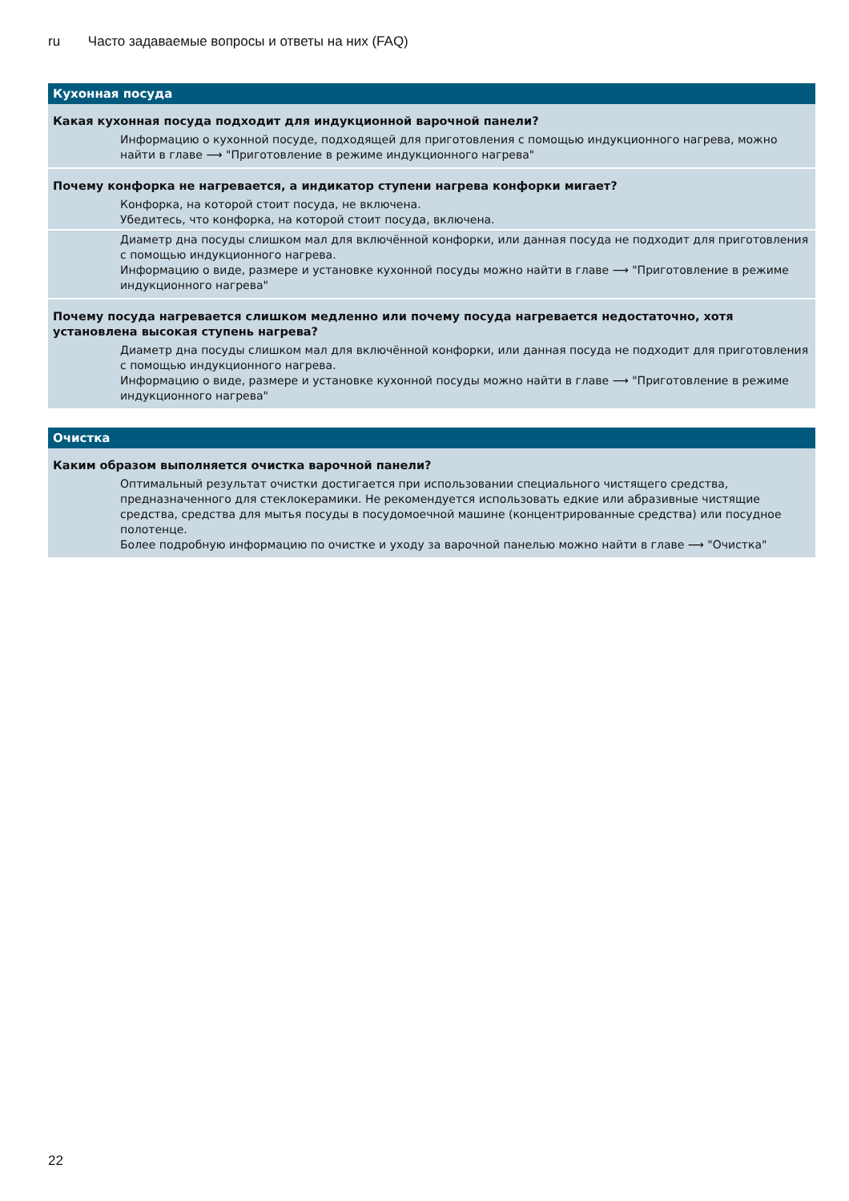ru Часто задаваемые вопросы и ответы на них (FAQ)
| Кухонная посуда |
| --- |
| Какая кухонная посуда подходит для индукционной варочной панели? |
| Информацию о кухонной посуде, подходящей для приготовления с помощью индукционного нагрева, можно найти в главе ⟶ "Приготовление в режиме индукционного нагрева" |
| Почему конфорка не нагревается, а индикатор ступени нагрева конфорки мигает? |
| Конфорка, на которой стоит посуда, не включена. Убедитесь, что конфорка, на которой стоит посуда, включена. |
| Диаметр дна посуды слишком мал для включённой конфорки, или данная посуда не подходит для приготовления с помощью индукционного нагрева. Информацию о виде, размере и установке кухонной посуды можно найти в главе ⟶ "Приготовление в режиме индукционного нагрева" |
| Почему посуда нагревается слишком медленно или почему посуда нагревается недостаточно, хотя установлена высокая ступень нагрева? |
| Диаметр дна посуды слишком мал для включённой конфорки, или данная посуда не подходит для приготовления с помощью индукционного нагрева. Информацию о виде, размере и установке кухонной посуды можно найти в главе ⟶ "Приготовление в режиме индукционного нагрева" |
| Очистка |
| --- |
| Каким образом выполняется очистка варочной панели? |
| Оптимальный результат очистки достигается при использовании специального чистящего средства, предназначенного для стеклокерамики. Не рекомендуется использовать едкие или абразивные чистящие средства, средства для мытья посуды в посудомоечной машине (концентрированные средства) или посудное полотенце. Более подробную информацию по очистке и уходу за варочной панелью можно найти в главе ⟶ "Очистка" |
22